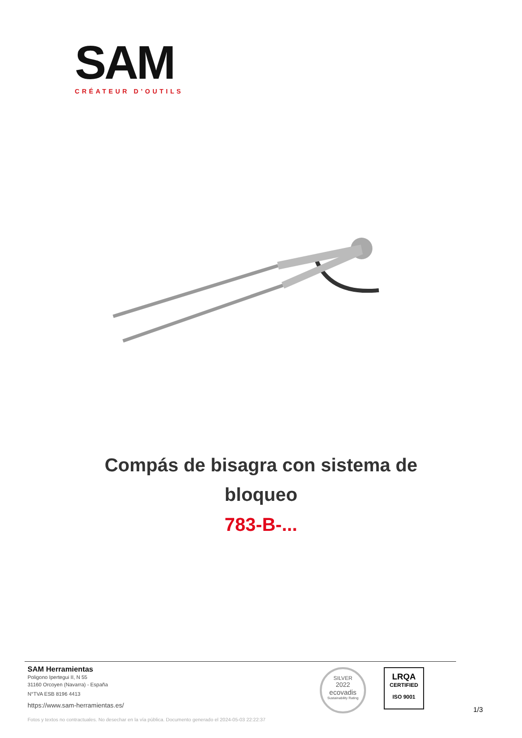SAM
CRÉATEUR D’OUTILS
Compás de bisagra con sistema de
bloqueo
783-B-...
SAM Herramientas
Poligono Ipertegui II, N 55
31160 Orcoyen (Navarra) - España
N°TVA ESB 8196 4413
https://www.sam-herramientas.es/
Fotos y textos no contractuales. No desechar en la vía pública. Documento generado el 2024-05-03 22:22:37
SILVER
2022
ecovadis
Sustainability Rating
LRQA
CERTIFIED
ISO 9001
1/3